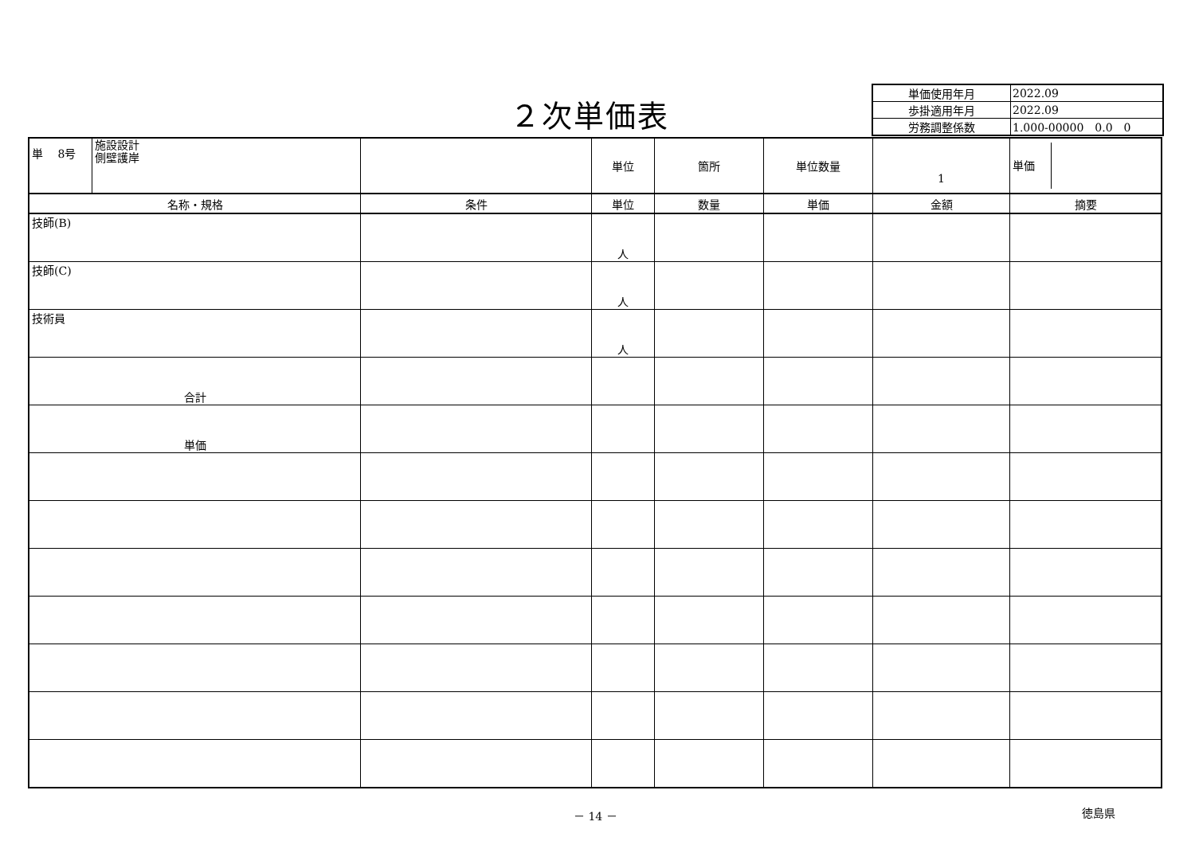２次単価表
| 単価使用年月 | 2022.09 |
| 歩掛適用年月 | 2022.09 |
| 労務調整係数 | 1.000-00000 0.0 0 |
| 単 8号 | 施設設計 側壁護岸 | | 単位 | 箇所 | 単位数量 | 1 | 単価 |
| 名称・規格 | | 条件 | 単位 | 数量 | 単価 | 金額 | 摘要 |
| 技師(B) | | | 人 | | | | |
| 技師(C) | | | 人 | | | | |
| 技術員 | | | 人 | | | | |
| 合計 | | | | | | | |
| 単価 | | | | | | | |
－ 14 － 徳島県